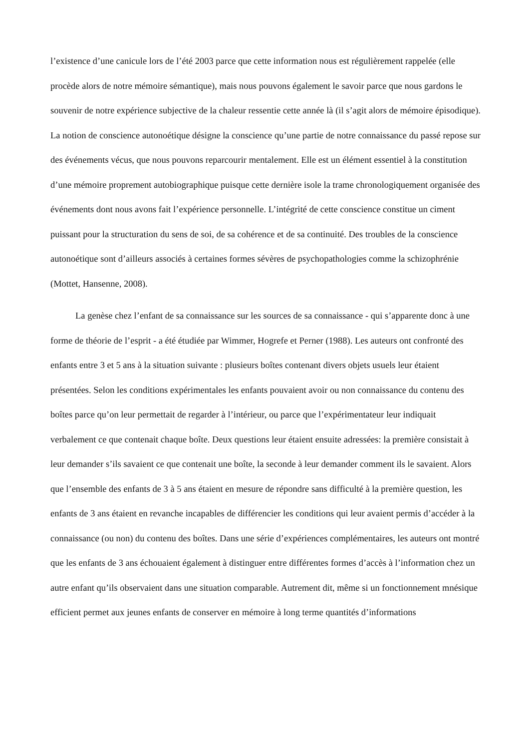l’existence d’une canicule lors de l’été 2003 parce que cette information nous est régulièrement rappelée (elle procède alors de notre mémoire sémantique), mais nous pouvons également le savoir parce que nous gardons le souvenir de notre expérience subjective de la chaleur ressentie cette année là (il s’agit alors de mémoire épisodique). La notion de conscience autonoétique désigne la conscience qu’une partie de notre connaissance du passé repose sur des événements vécus, que nous pouvons reparcourir mentalement. Elle est un élément essentiel à la constitution d’une mémoire proprement autobiographique puisque cette dernière isole la trame chronologiquement organisée des événements dont nous avons fait l’expérience personnelle. L’intégrité de cette conscience constitue un ciment puissant pour la structuration du sens de soi, de sa cohérence et de sa continuité. Des troubles de la conscience autonoétique sont d’ailleurs associés à certaines formes sévères de psychopathologies comme la schizophrénie (Mottet, Hansenne, 2008).
La genèse chez l’enfant de sa connaissance sur les sources de sa connaissance - qui s’apparente donc à une forme de théorie de l’esprit - a été étudiée par Wimmer, Hogrefe et Perner (1988). Les auteurs ont confronté des enfants entre 3 et 5 ans à la situation suivante : plusieurs boîtes contenant divers objets usuels leur étaient présentées. Selon les conditions expérimentales les enfants pouvaient avoir ou non connaissance du contenu des boîtes parce qu’on leur permettait de regarder à l’intérieur, ou parce que l’expérimentateur leur indiquait verbalement ce que contenait chaque boîte. Deux questions leur étaient ensuite adressées: la première consistait à leur demander s’ils savaient ce que contenait une boîte, la seconde à leur demander comment ils le savaient. Alors que l’ensemble des enfants de 3 à 5 ans étaient en mesure de répondre sans difficulté à la première question, les enfants de 3 ans étaient en revanche incapables de différencier les conditions qui leur avaient permis d’accéder à la connaissance (ou non) du contenu des boîtes. Dans une série d’expériences complémentaires, les auteurs ont montré que les enfants de 3 ans échouaient également à distinguer entre différentes formes d’accès à l’information chez un autre enfant qu’ils observaient dans une situation comparable. Autrement dit, même si un fonctionnement mnésique efficient permet aux jeunes enfants de conserver en mémoire à long terme quantités d’informations